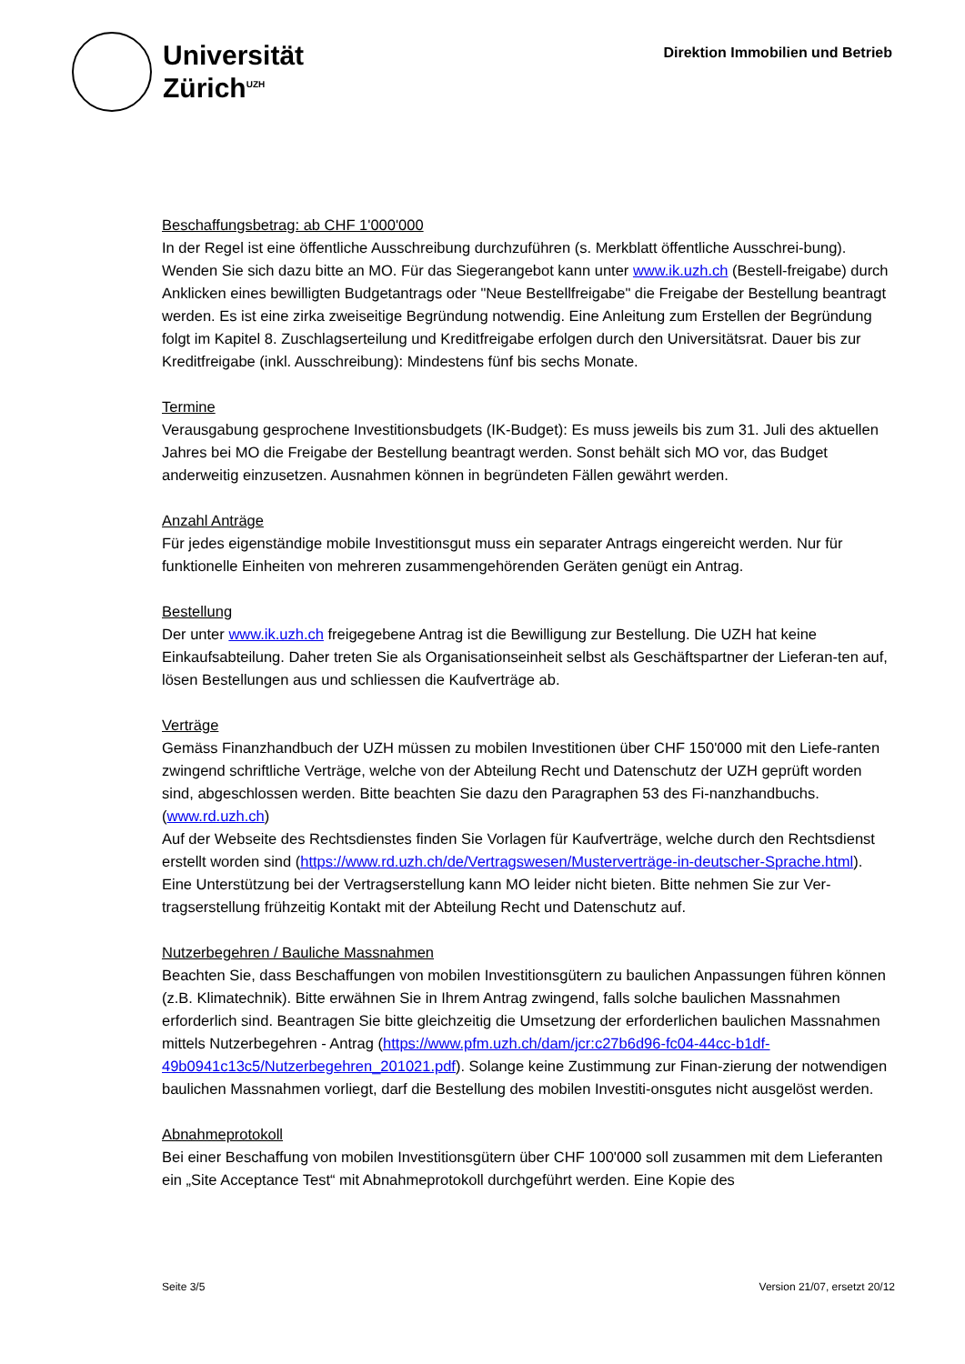Universität
Zürich<sup>UZH</sup>
Direktion Immobilien und Betrieb
Beschaffungsbetrag: ab CHF 1'000'000
In der Regel ist eine öffentliche Ausschreibung durchzuführen (s. Merkblatt öffentliche Ausschrei-bung). Wenden Sie sich dazu bitte an MO. Für das Siegerangebot kann unter www.ik.uzh.ch (Bestell-freigabe) durch Anklicken eines bewilligten Budgetantrags oder "Neue Bestellfreigabe" die Freigabe der Bestellung beantragt werden. Es ist eine zirka zweiseitige Begründung notwendig. Eine Anleitung zum Erstellen der Begründung folgt im Kapitel 8. Zuschlagserteilung und Kreditfreigabe erfolgen durch den Universitätsrat. Dauer bis zur Kreditfreigabe (inkl. Ausschreibung): Mindestens fünf bis sechs Monate.
Termine
Verausgabung gesprochene Investitionsbudgets (IK-Budget): Es muss jeweils bis zum 31. Juli des aktuellen Jahres bei MO die Freigabe der Bestellung beantragt werden. Sonst behält sich MO vor, das Budget anderweitig einzusetzen. Ausnahmen können in begründeten Fällen gewährt werden.
Anzahl Anträge
Für jedes eigenständige mobile Investitionsgut muss ein separater Antrags eingereicht werden. Nur für funktionelle Einheiten von mehreren zusammengehörenden Geräten genügt ein Antrag.
Bestellung
Der unter www.ik.uzh.ch freigegebene Antrag ist die Bewilligung zur Bestellung. Die UZH hat keine Einkaufsabteilung. Daher treten Sie als Organisationseinheit selbst als Geschäftspartner der Lieferan-ten auf, lösen Bestellungen aus und schliessen die Kaufverträge ab.
Verträge
Gemäss Finanzhandbuch der UZH müssen zu mobilen Investitionen über CHF 150'000 mit den Liefe-ranten zwingend schriftliche Verträge, welche von der Abteilung Recht und Datenschutz der UZH geprüft worden sind, abgeschlossen werden. Bitte beachten Sie dazu den Paragraphen 53 des Fi-nanzhandbuchs. (www.rd.uzh.ch)
Auf der Webseite des Rechtsdienstes finden Sie Vorlagen für Kaufverträge, welche durch den Rechtsdienst erstellt worden sind (https://www.rd.uzh.ch/de/Vertragswesen/Musterverträge-in-deutscher-Sprache.html).
Eine Unterstützung bei der Vertragserstellung kann MO leider nicht bieten. Bitte nehmen Sie zur Ver-tragserstellung frühzeitig Kontakt mit der Abteilung Recht und Datenschutz auf.
Nutzerbegehren / Bauliche Massnahmen
Beachten Sie, dass Beschaffungen von mobilen Investitionsgütern zu baulichen Anpassungen führen können (z.B. Klimatechnik). Bitte erwähnen Sie in Ihrem Antrag zwingend, falls solche baulichen Massnahmen erforderlich sind. Beantragen Sie bitte gleichzeitig die Umsetzung der erforderlichen baulichen Massnahmen mittels Nutzerbegehren - Antrag (https://www.pfm.uzh.ch/dam/jcr:c27b6d96-fc04-44cc-b1df-49b0941c13c5/Nutzerbegehren_201021.pdf). Solange keine Zustimmung zur Finan-zierung der notwendigen baulichen Massnahmen vorliegt, darf die Bestellung des mobilen Investiti-onsgutes nicht ausgelöst werden.
Abnahmeprotokoll
Bei einer Beschaffung von mobilen Investitionsgütern über CHF 100'000 soll zusammen mit dem Lieferanten ein „Site Acceptance Test“ mit Abnahmeprotokoll durchgeführt werden. Eine Kopie des
Seite 3/5 Version 21/07, ersetzt 20/12